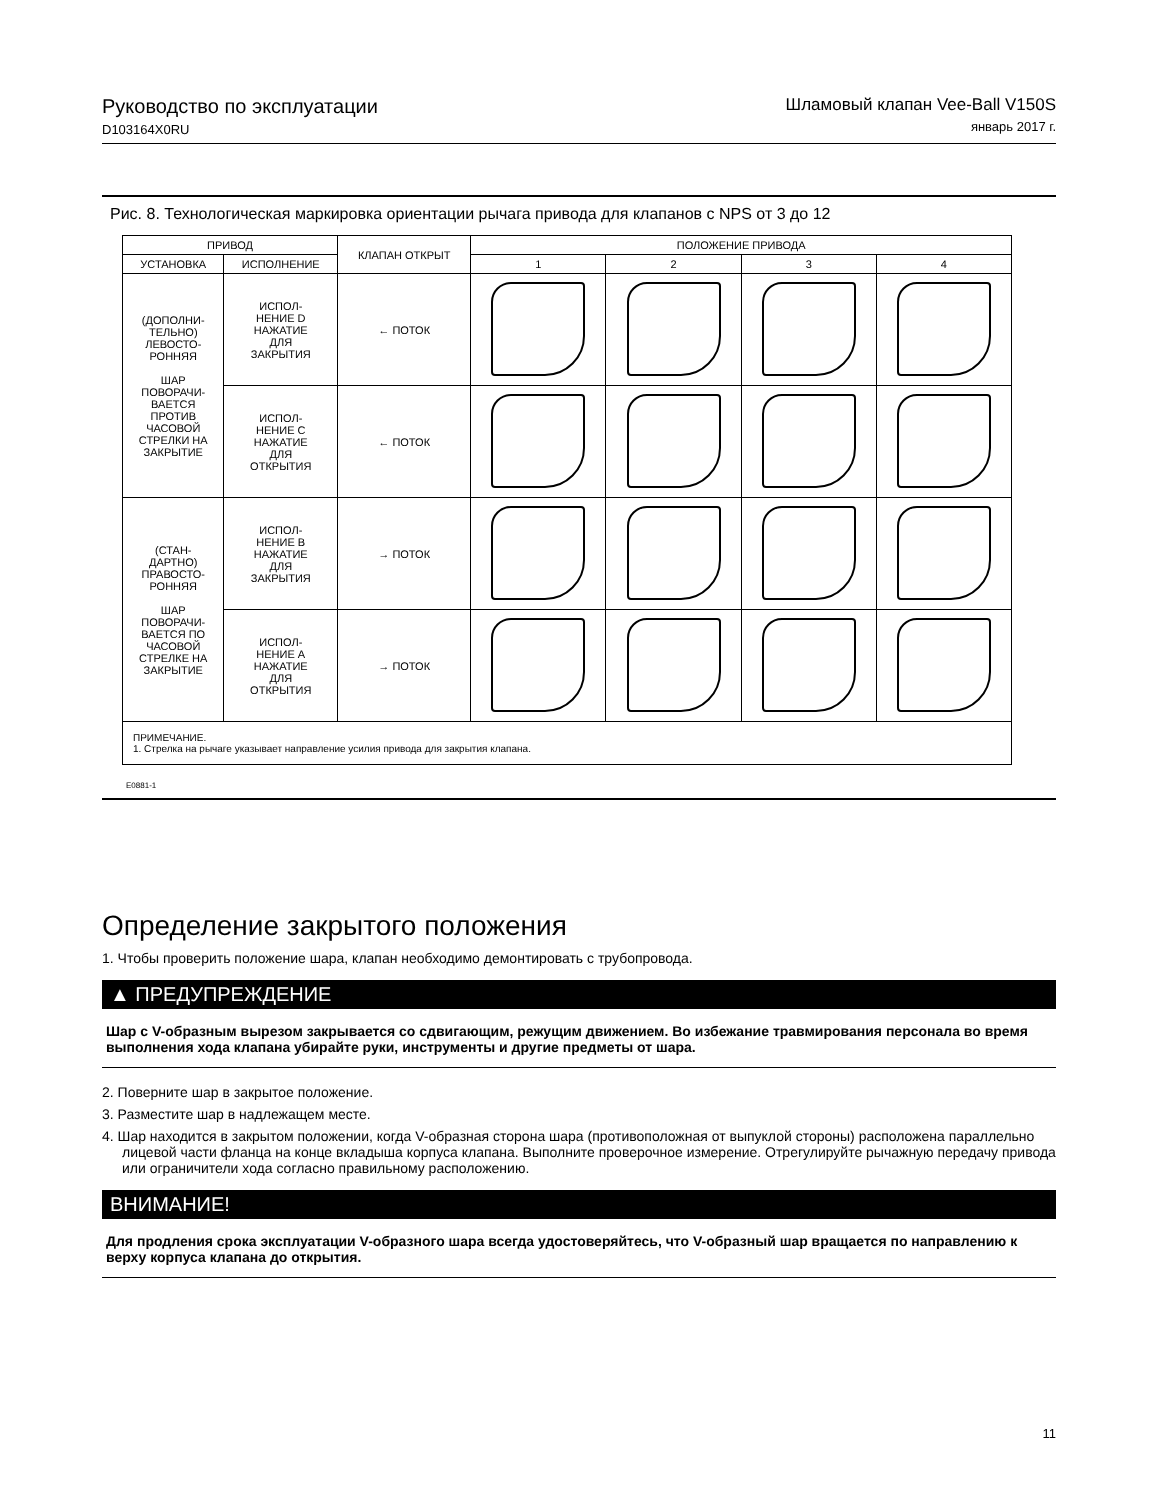Руководство по эксплуатации
D103164X0RU
Шламовый клапан Vee-Ball V150S
январь 2017 г.
Рис. 8. Технологическая маркировка ориентации рычага привода для клапанов с NPS от 3 до 12
| ПРИВОД | | КЛАПАН ОТКРЫТ | ПОЛОЖЕНИЕ ПРИВОДА | | | |
| --- | --- | --- | --- | --- | --- | --- |
| УСТАНОВКА | ИСПОЛНЕНИЕ | | 1 | 2 | 3 | 4 |
| (ДОПОЛНИ- ТЕЛЬНО) ЛЕВОСТО- РОННЯЯ ШАР ПОВОРАЧИ- ВАЕТСЯ ПРОТИВ ЧАСОВОЙ СТРЕЛКИ НА ЗАКРЫТИЕ | ИСПОЛ- НЕНИЕ D НАЖАТИЕ ДЛЯ ЗАКРЫТИЯ | ← ПОТОК | | | | |
| | ИСПОЛ- НЕНИЕ C НАЖАТИЕ ДЛЯ ОТКРЫТИЯ | ← ПОТОК | | | | |
| (СТАН- ДАРТНО) ПРАВОСТО- РОННЯЯ ШАР ПОВОРАЧИ- ВАЕТСЯ ПО ЧАСОВОЙ СТРЕЛКЕ НА ЗАКРЫТИЕ | ИСПОЛ- НЕНИЕ B НАЖАТИЕ ДЛЯ ЗАКРЫТИЯ | → ПОТОК | | | | |
| | ИСПОЛ- НЕНИЕ A НАЖАТИЕ ДЛЯ ОТКРЫТИЯ | → ПОТОК | | | | |
| ПРИМЕЧАНИЕ. 1. Стрелка на рычаге указывает направление усилия привода для закрытия клапана. | | | | | | |
E0881-1
Определение закрытого положения
1. Чтобы проверить положение шара, клапан необходимо демонтировать с трубопровода.
▲ ПРЕДУПРЕЖДЕНИЕ
Шар с V-образным вырезом закрывается со сдвигающим, режущим движением. Во избежание травмирования персонала во время выполнения хода клапана убирайте руки, инструменты и другие предметы от шара.
2. Поверните шар в закрытое положение.
3. Разместите шар в надлежащем месте.
4. Шар находится в закрытом положении, когда V-образная сторона шара (противоположная от выпуклой стороны) расположена параллельно лицевой части фланца на конце вкладыша корпуса клапана. Выполните проверочное измерение. Отрегулируйте рычажную передачу привода или ограничители хода согласно правильному расположению.
ВНИМАНИЕ!
Для продления срока эксплуатации V-образного шара всегда удостоверяйтесь, что V-образный шар вращается по направлению к верху корпуса клапана до открытия.
11